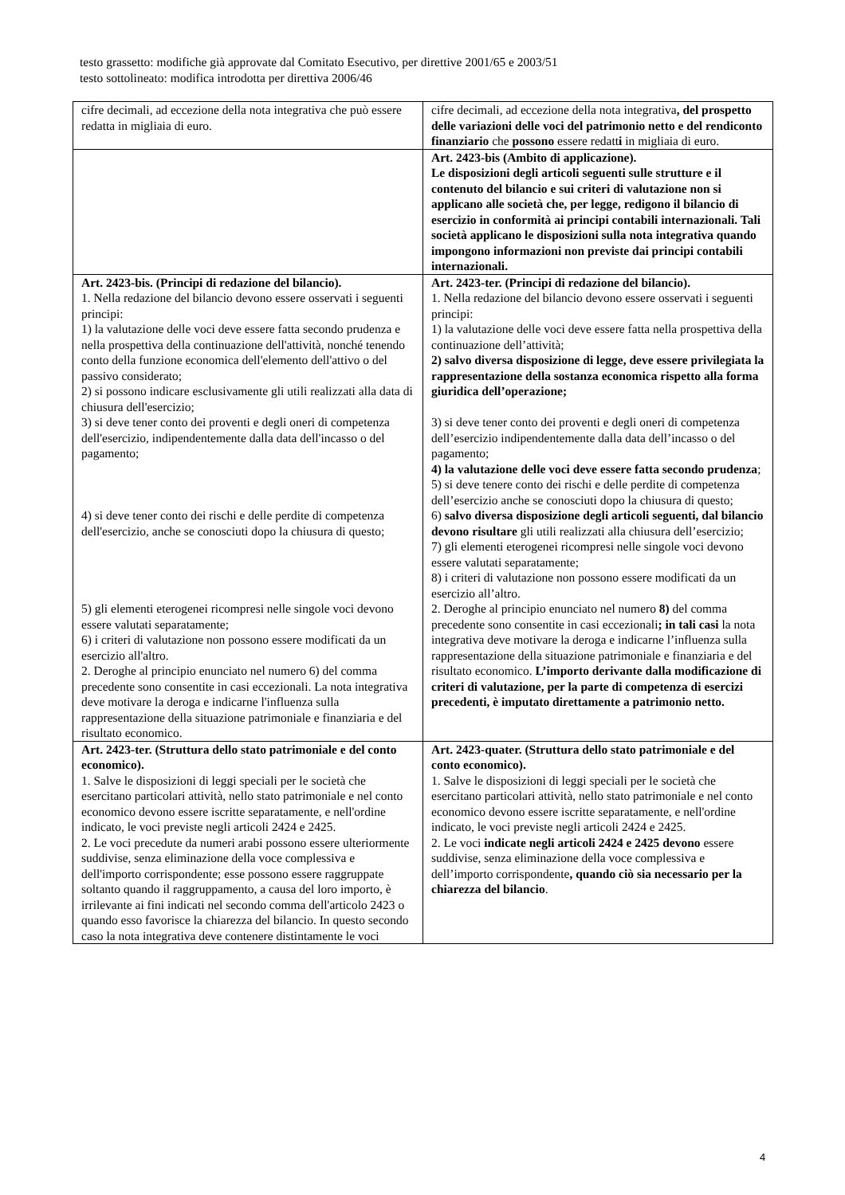testo grassetto: modifiche già approvate dal Comitato Esecutivo, per direttive 2001/65 e 2003/51
testo sottolineato: modifica introdotta per direttiva 2006/46
| cifre decimali, ad eccezione della nota integrativa che può essere redatta in migliaia di euro. | cifre decimali, ad eccezione della nota integrativa , del prospetto delle variazioni delle voci del patrimonio netto e del rendiconto finanziario che possono essere redatt i in migliaia di euro. |
| | Art. 2423-bis (Ambito di applicazione). Le disposizioni degli articoli seguenti sulle strutture e il contenuto del bilancio e sui criteri di valutazione non si applicano alle società che, per legge, redigono il bilancio di esercizio in conformità ai principi contabili internazionali. Tali società applicano le disposizioni sulla nota integrativa quando impongono informazioni non previste dai principi contabili internazionali. |
| Art. 2423-bis. (Principi di redazione del bilancio). 1. Nella redazione del bilancio devono essere osservati i seguenti principi: 1) la valutazione delle voci deve essere fatta secondo prudenza e nella prospettiva della continuazione dell'attività, nonché tenendo conto della funzione economica dell'elemento dell'attivo o del passivo considerato; 2) si possono indicare esclusivamente gli utili realizzati alla data di chiusura dell'esercizio; 3) si deve tener conto dei proventi e degli oneri di competenza dell'esercizio, indipendentemente dalla data dell'incasso o del pagamento; 4) si deve tener conto dei rischi e delle perdite di competenza dell'esercizio, anche se conosciuti dopo la chiusura di questo; 5) gli elementi eterogenei ricompresi nelle singole voci devono essere valutati separatamente; 6) i criteri di valutazione non possono essere modificati da un esercizio all'altro. 2. Deroghe al principio enunciato nel numero 6) del comma precedente sono consentite in casi eccezionali. La nota integrativa deve motivare la deroga e indicarne l'influenza sulla rappresentazione della situazione patrimoniale e finanziaria e del risultato economico. | Art. 2423-ter. (Principi di redazione del bilancio). 1. Nella redazione del bilancio devono essere osservati i seguenti principi: 1) la valutazione delle voci deve essere fatta nella prospettiva della continuazione dell’attività; 2) salvo diversa disposizione di legge, deve essere privilegiata la rappresentazione della sostanza economica rispetto alla forma giuridica dell’operazione; 3) si deve tener conto dei proventi e degli oneri di competenza dell’esercizio indipendentemente dalla data dell’incasso o del pagamento; 4) la valutazione delle voci deve essere fatta secondo prudenza ; 5) si deve tenere conto dei rischi e delle perdite di competenza dell’esercizio anche se conosciuti dopo la chiusura di questo; 6) salvo diversa disposizione degli articoli seguenti, dal bilancio devono risultare gli utili realizzati alla chiusura dell’esercizio; 7) gli elementi eterogenei ricompresi nelle singole voci devono essere valutati separatamente; 8) i criteri di valutazione non possono essere modificati da un esercizio all’altro. 2. Deroghe al principio enunciato nel numero 8) del comma precedente sono consentite in casi eccezionali ; in tali casi la nota integrativa deve motivare la deroga e indicarne l’influenza sulla rappresentazione della situazione patrimoniale e finanziaria e del risultato economico. L’importo derivante dalla modificazione di criteri di valutazione, per la parte di competenza di esercizi precedenti, è imputato direttamente a patrimonio netto. |
| Art. 2423-ter. (Struttura dello stato patrimoniale e del conto economico). 1. Salve le disposizioni di leggi speciali per le società che esercitano particolari attività, nello stato patrimoniale e nel conto economico devono essere iscritte separatamente, e nell'ordine indicato, le voci previste negli articoli 2424 e 2425. 2. Le voci precedute da numeri arabi possono essere ulteriormente suddivise, senza eliminazione della voce complessiva e dell'importo corrispondente; esse possono essere raggruppate soltanto quando il raggruppamento, a causa del loro importo, è irrilevante ai fini indicati nel secondo comma dell'articolo 2423 o quando esso favorisce la chiarezza del bilancio. In questo secondo caso la nota integrativa deve contenere distintamente le voci | Art. 2423-quater. (Struttura dello stato patrimoniale e del conto economico). 1. Salve le disposizioni di leggi speciali per le società che esercitano particolari attività, nello stato patrimoniale e nel conto economico devono essere iscritte separatamente, e nell'ordine indicato, le voci previste negli articoli 2424 e 2425. 2. Le voci indicate negli articoli 2424 e 2425 devono essere suddivise, senza eliminazione della voce complessiva e dell’importo corrispondente , quando ciò sia necessario per la chiarezza del bilancio . |
4